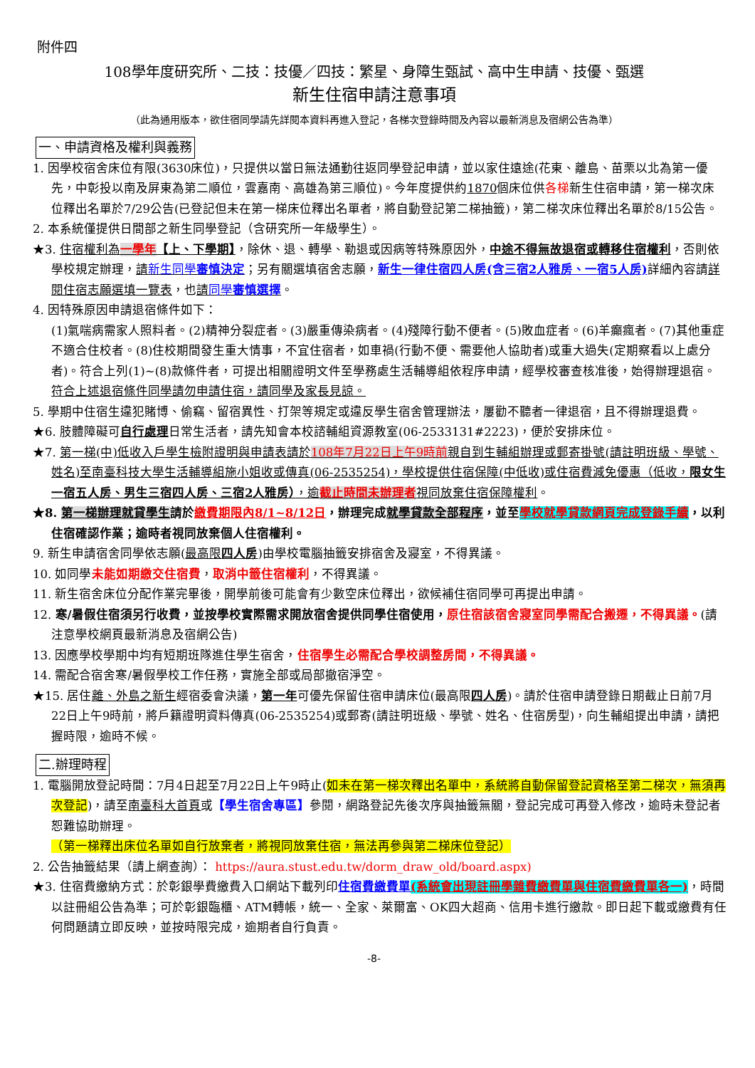附件四
108學年度研究所、二技：技優／四技：繁星、身障生甄試、高中生申請、技優、甄選
新生住宿申請注意事項
（此為通用版本，欲住宿同學請先詳閱本資料再進入登記，各梯次登錄時間及內容以最新消息及宿網公告為準）
一、申請資格及權利與義務
1. 因學校宿舍床位有限(3630床位)，只提供以當日無法通勤往返同學登記申請，並以家住遠途(花東、離島、苗栗以北為第一優先，中彰投以南及屏東為第二順位，雲嘉南、高雄為第三順位)。今年度提供約1870個床位供各梯新生住宿申請，第一梯次床位釋出名單於7/29公告(已登記但未在第一梯床位釋出名單者，將自動登記第二梯抽籤)，第二梯次床位釋出名單於8/15公告。
2. 本系統僅提供日間部之新生同學登記（含研究所一年級學生）。
★3. 住宿權利為一學年【上、下學期】，除休、退、轉學、勒退或因病等特殊原因外，中途不得無故退宿或轉移住宿權利，否則依學校規定辦理，請新生同學審慎決定；另有關選填宿舍志願，新生一律住宿四人房(含三宿2人雅房、一宿5人房) 詳細內容請詳閱住宿志願選填一覽表，也請同學審慎選擇。
4. 因特殊原因申請退宿條件如下：
(1)氣喘病需家人照料者。(2)精神分裂症者。(3)嚴重傳染病者。(4)殘障行動不便者。(5)敗血症者。(6)羊癲瘋者。(7)其他重症不適合住校者。(8)住校期間發生重大情事，不宜住宿者，如車禍(行動不便、需要他人協助者)或重大過失(定期察看以上處分者)。符合上列(1)~(8)款條件者，可提出相關證明文件至學務處生活輔導組依程序申請，經學校審查核准後，始得辦理退宿。符合上述退宿條件同學請勿申請住宿，請同學及家長見諒。
5. 學期中住宿生違犯賭博、偷竊、留宿異性、打架等規定或違反學生宿舍管理辦法，屢勸不聽者一律退宿，且不得辦理退費。
★6. 肢體障礙可自行處理日常生活者，請先知會本校諮輔組資源教室(06-2533131#2223)，便於安排床位。
★7. 第一梯(中)低收入戶學生檢附證明與申請表請於108年7月22日上午9時前親自到生輔組辦理或郵寄掛號(請註明班級、學號、姓名)至南臺科技大學生活輔導組施小姐收或傳真(06-2535254)，學校提供住宿保障(中低收)或住宿費減免優惠（低收，限女生一宿五人房、男生三宿四人房、三宿2人雅房），逾截止時間未辦理者視同放棄住宿保障權利。
★8. 第一梯辦理就貸學生請於繳費期限內8/1~8/12日，辦理完成就學貸款全部程序，並至學校就學貸款網頁完成登錄手續，以利住宿確認作業；逾時者視同放棄個人住宿權利。
9. 新生申請宿舍同學依志願(最高限四人房)由學校電腦抽籤安排宿舍及寢室，不得異議。
10. 如同學未能如期繳交住宿費，取消中籤住宿權利，不得異議。
11. 新生宿舍床位分配作業完畢後，開學前後可能會有少數空床位釋出，欲候補住宿同學可再提出申請。
12. 寒/暑假住宿須另行收費，並按學校實際需求開放宿舍提供同學住宿使用，原住宿該宿舍寢室同學需配合搬遷，不得異議。(請注意學校網頁最新消息及宿網公告)
13. 因應學校學期中均有短期班隊進住學生宿舍，住宿學生必需配合學校調整房間，不得異議。
14. 需配合宿舍寒/暑假學校工作任務，實施全部或局部撤宿淨空。
★15. 居住離、外島之新生經宿委會決議，第一年可優先保留住宿申請床位(最高限四人房)。請於住宿申請登錄日期截止日前7月22日上午9時前，將戶籍證明資料傳真(06-2535254)或郵寄(請註明班級、學號、姓名、住宿房型)，向生輔組提出申請，請把握時限，逾時不候。
二.辦理時程
1. 電腦開放登記時間：7月4日起至7月22日上午9時止(如未在第一梯次釋出名單中，系統將自動保留登記資格至第二梯次，無須再次登記)，請至南臺科大首頁或【學生宿舍專區】參閱，網路登記先後次序與抽籤無關，登記完成可再登入修改，逾時未登記者恕難協助辦理。
（第一梯釋出床位名單如自行放棄者，將視同放棄住宿，無法再參與第二梯床位登記）
2. 公告抽籤結果（請上網查詢）： https://aura.stust.edu.tw/dorm_draw_old/board.aspx)
★3. 住宿費繳納方式：於彰銀學費繳費入口網站下載列印住宿費繳費單(系統會出現註冊學雜費繳費單與住宿費繳費單各一)，時間以註冊組公告為準；可於彰銀臨櫃、ATM轉帳，統一、全家、萊爾富、OK四大超商、信用卡進行繳款。即日起下載或繳費有任何問題請立即反映，並按時限完成，逾期者自行負責。
-8-